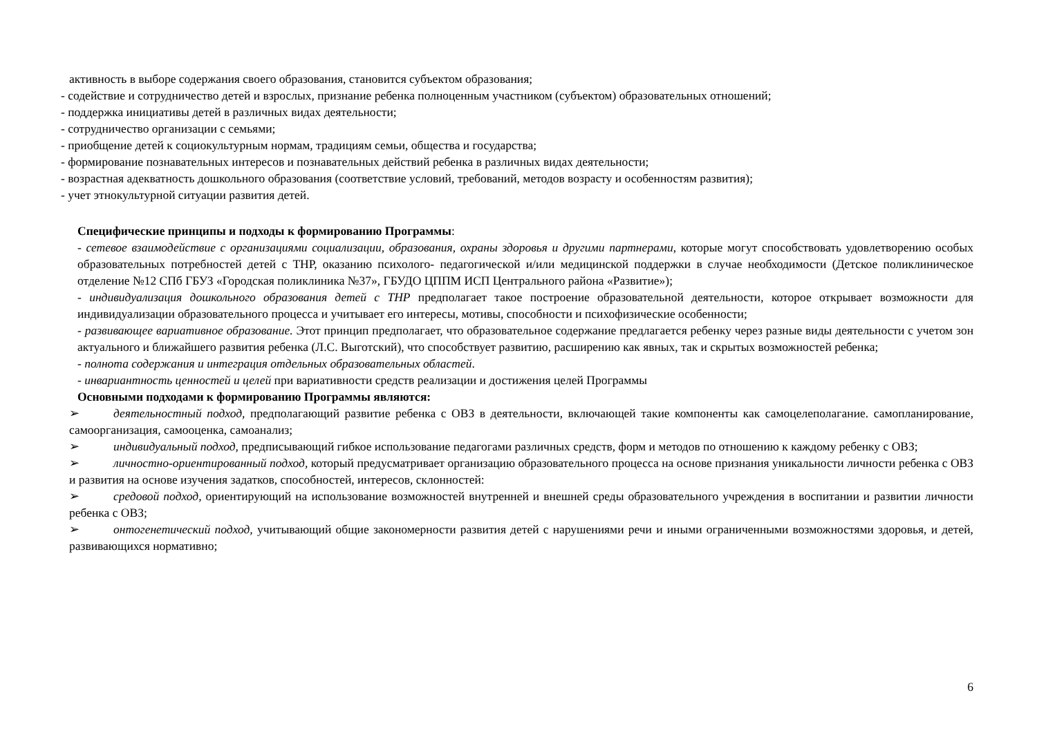активность в выборе содержания своего образования, становится субъектом образования;
- содействие и сотрудничество детей и взрослых, признание ребенка полноценным участником (субъектом) образовательных отношений;
- поддержка инициативы детей в различных видах деятельности;
- сотрудничество организации с семьями;
- приобщение детей к социокультурным нормам, традициям семьи, общества и государства;
- формирование познавательных интересов и познавательных действий ребенка в различных видах деятельности;
- возрастная адекватность дошкольного образования (соответствие условий, требований, методов возрасту и особенностям развития);
- учет этнокультурной ситуации развития детей.
Специфические принципы и подходы к формированию Программы:
- сетевое взаимодействие с организациями социализации, образования, охраны здоровья и другими партнерами, которые могут способствовать удовлетворению особых образовательных потребностей детей с ТНР, оказанию психолого- педагогической и/или медицинской поддержки в случае необходимости (Детское поликлиническое отделение №12 СПб ГБУЗ «Городская поликлиника №37», ГБУДО ЦППМ ИСП Центрального района «Развитие»);
- индивидуализация дошкольного образования детей с ТНР предполагает такое построение образовательной деятельности, которое открывает возможности для индивидуализации образовательного процесса и учитывает его интересы, мотивы, способности и психофизические особенности;
- развивающее вариативное образование. Этот принцип предполагает, что образовательное содержание предлагается ребенку через разные виды деятельности с учетом зон актуального и ближайшего развития ребенка (Л.С. Выготский), что способствует развитию, расширению как явных, так и скрытых возможностей ребенка;
- полнота содержания и интеграция отдельных образовательных областей.
- инвариантность ценностей и целей при вариативности средств реализации и достижения целей Программы
Основными подходами к формированию Программы являются:
➢ деятельностный подход, предполагающий развитие ребенка с ОВЗ в деятельности, включающей такие компоненты как самоцелеполагание. самопланирование, самоорганизация, самооценка, самоанализ;
➢ индивидуальный подход, предписывающий гибкое использование педагогами различных средств, форм и методов по отношению к каждому ребенку с ОВЗ;
➢ личностно-ориентированный подход, который предусматривает организацию образовательного процесса на основе признания уникальности личности ребенка с ОВЗ и развития на основе изучения задатков, способностей, интересов, склонностей:
➢ средовой подход, ориентирующий на использование возможностей внутренней и внешней среды образовательного учреждения в воспитании и развитии личности ребенка с ОВЗ;
➢ онтогенетический подход, учитывающий общие закономерности развития детей с нарушениями речи и иными ограниченными возможностями здоровья, и детей, развивающихся нормативно;
6